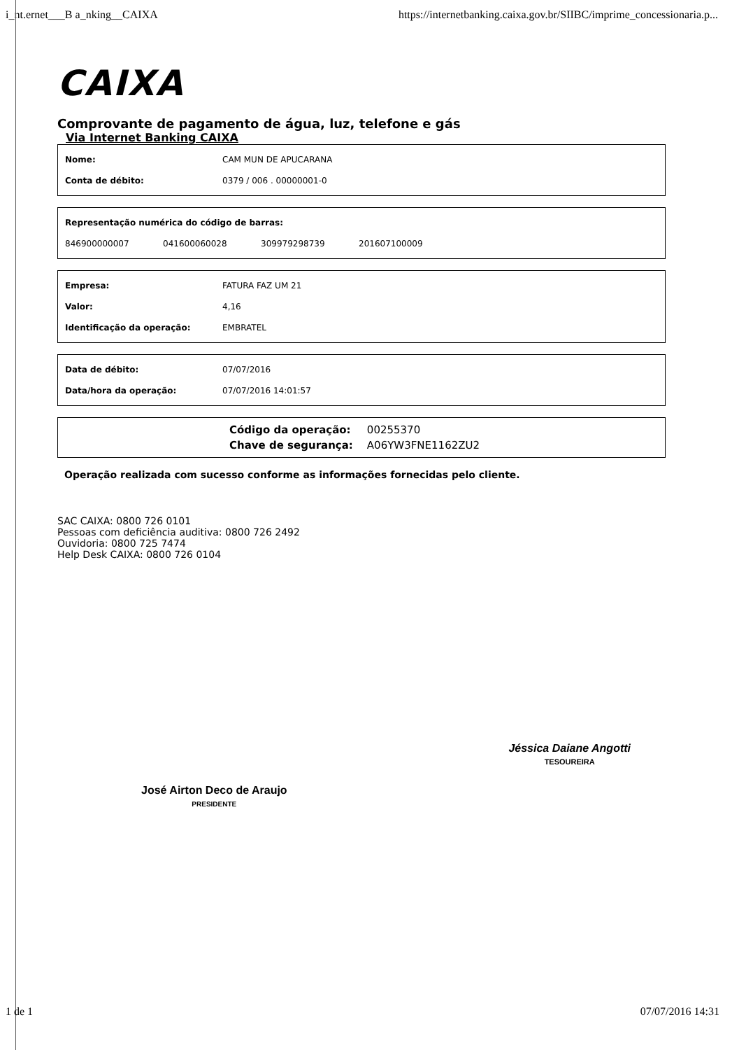i_nt.ernet___B a_nking__CAIXA https://internetbanking.caixa.gov.br/SIIBC/imprime_concessionaria.p...
CAIXA
Comprovante de pagamento de água, luz, telefone e gás
Via Internet Banking CAIXA
| Nome: | CAM MUN DE APUCARANA |
| Conta de débito: | 0379 / 006 . 00000001-0 |
| Representação numérica do código de barras: | | | |
| 846900000007 | 041600060028 | 309979298739 | 201607100009 |
| Empresa: | FATURA FAZ UM 21 |
| Valor: | 4,16 |
| Identificação da operação: | EMBRATEL |
| Data de débito: | 07/07/2016 |
| Data/hora da operação: | 07/07/2016 14:01:57 |
| Código da operação: | 00255370 |
| Chave de segurança: | A06YW3FNE1162ZU2 |
Operação realizada com sucesso conforme as informações fornecidas pelo cliente.
SAC CAIXA: 0800 726 0101
Pessoas com deficiência auditiva: 0800 726 2492
Ouvidoria: 0800 725 7474
Help Desk CAIXA: 0800 726 0104
José Airton Deco de Araujo
PRESIDENTE
Jéssica Daiane Angotti
TESOUREIRA
1 de 1 07/07/2016 14:31